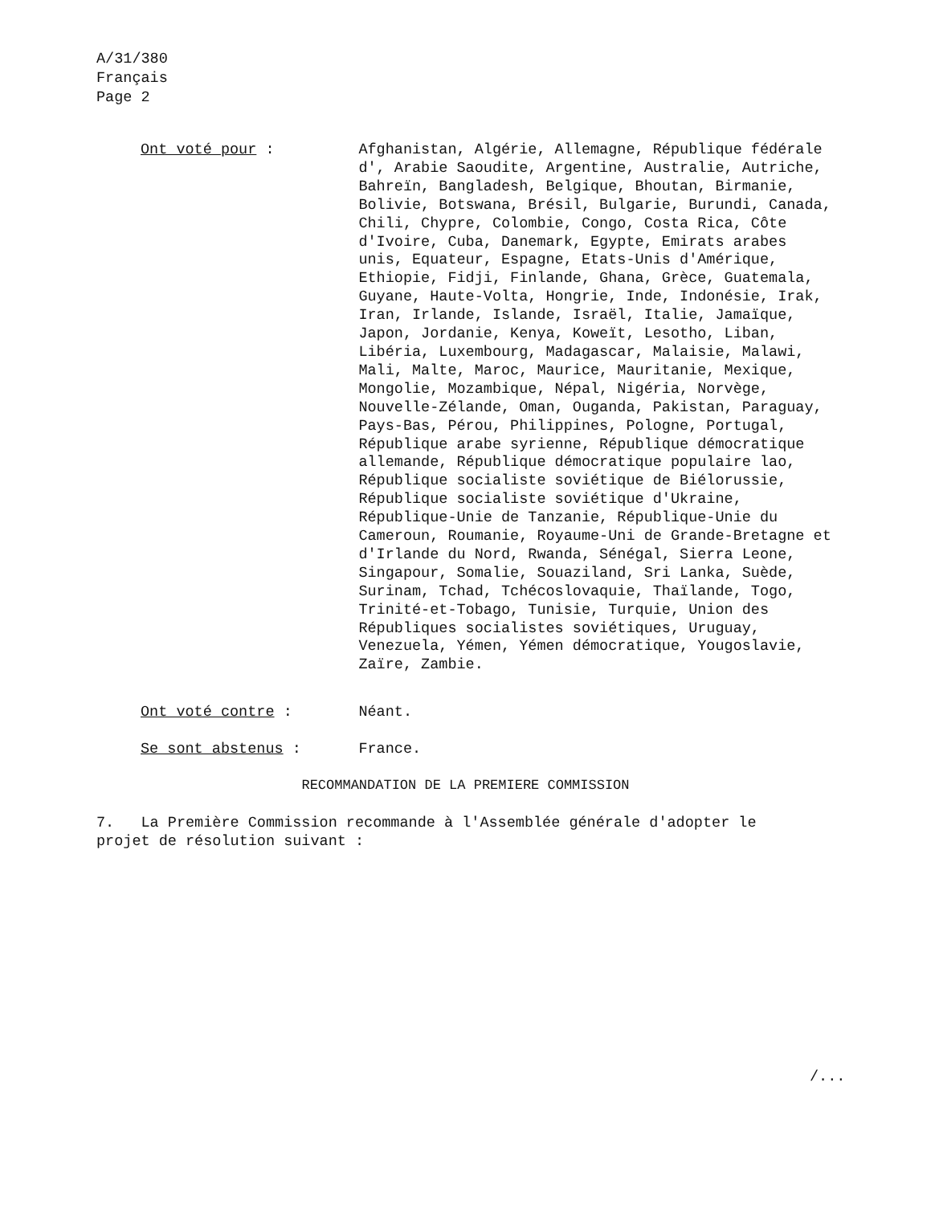A/31/380
Français
Page 2
Ont voté pour : Afghanistan, Algérie, Allemagne, République fédérale d', Arabie Saoudite, Argentine, Australie, Autriche, Bahreïn, Bangladesh, Belgique, Bhoutan, Birmanie, Bolivie, Botswana, Brésil, Bulgarie, Burundi, Canada, Chili, Chypre, Colombie, Congo, Costa Rica, Côte d'Ivoire, Cuba, Danemark, Egypte, Emirats arabes unis, Equateur, Espagne, Etats-Unis d'Amérique, Ethiopie, Fidji, Finlande, Ghana, Grèce, Guatemala, Guyane, Haute-Volta, Hongrie, Inde, Indonésie, Irak, Iran, Irlande, Islande, Israël, Italie, Jamaïque, Japon, Jordanie, Kenya, Koweït, Lesotho, Liban, Libéria, Luxembourg, Madagascar, Malaisie, Malawi, Mali, Malte, Maroc, Maurice, Mauritanie, Mexique, Mongolie, Mozambique, Népal, Nigéria, Norvège, Nouvelle-Zélande, Oman, Ouganda, Pakistan, Paraguay, Pays-Bas, Pérou, Philippines, Pologne, Portugal, République arabe syrienne, République démocratique allemande, République démocratique populaire lao, République socialiste soviétique de Biélorussie, République socialiste soviétique d'Ukraine, République-Unie de Tanzanie, République-Unie du Cameroun, Roumanie, Royaume-Uni de Grande-Bretagne et d'Irlande du Nord, Rwanda, Sénégal, Sierra Leone, Singapour, Somalie, Souaziland, Sri Lanka, Suède, Surinam, Tchad, Tchécoslovaquie, Thaïlande, Togo, Trinité-et-Tobago, Tunisie, Turquie, Union des Républiques socialistes soviétiques, Uruguay, Venezuela, Yémen, Yémen démocratique, Yougoslavie, Zaïre, Zambie.
Ont voté contre : Néant.
Se sont abstenus : France.
RECOMMANDATION DE LA PREMIERE COMMISSION
7. La Première Commission recommande à l'Assemblée générale d'adopter le projet de résolution suivant :
/...